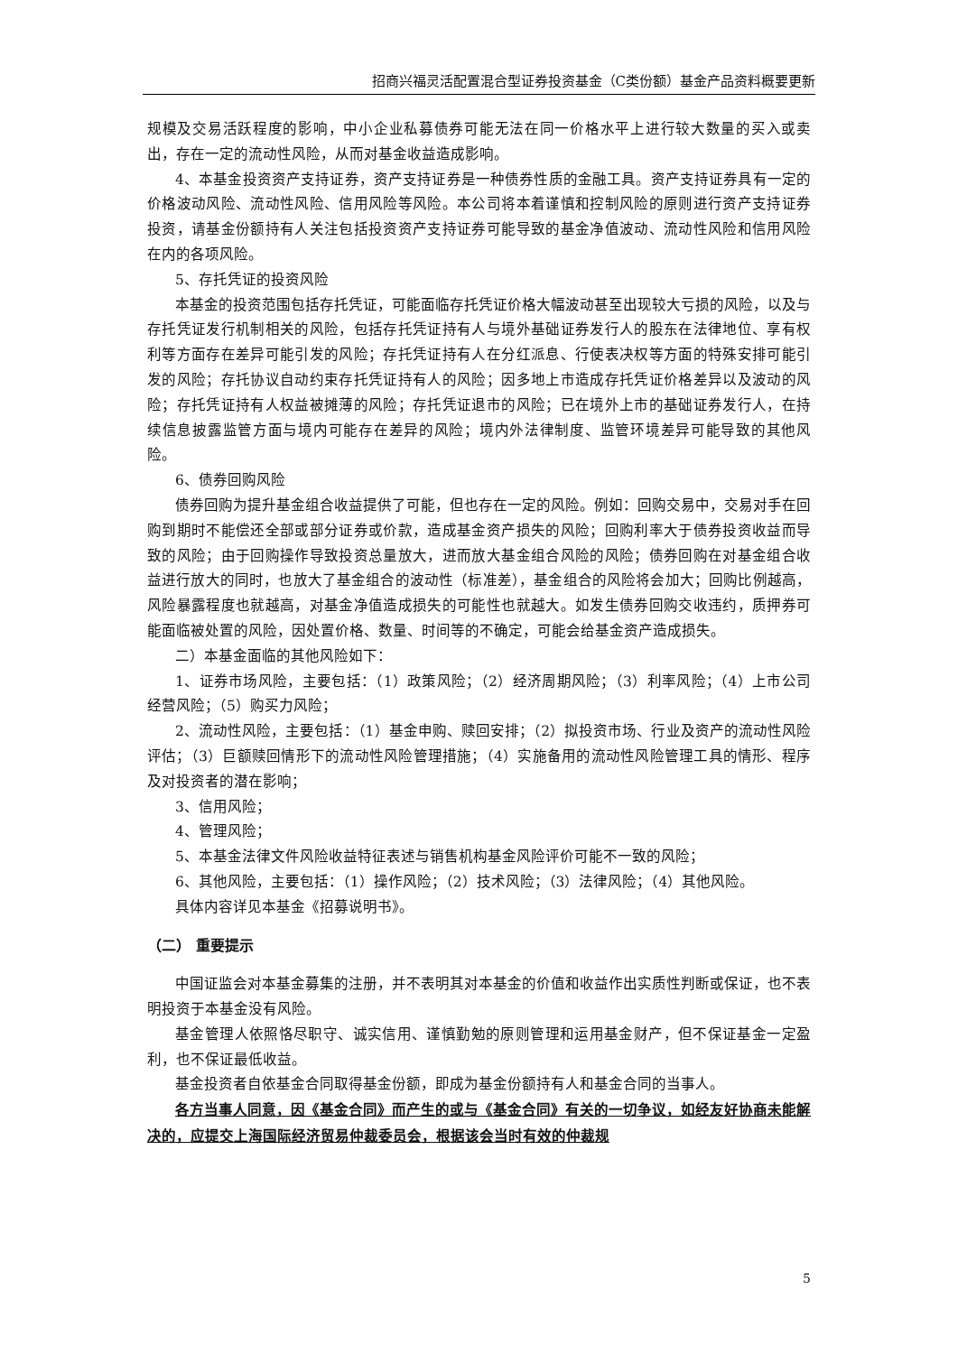招商兴福灵活配置混合型证券投资基金（C类份额）基金产品资料概要更新
规模及交易活跃程度的影响，中小企业私募债券可能无法在同一价格水平上进行较大数量的买入或卖出，存在一定的流动性风险，从而对基金收益造成影响。
4、本基金投资资产支持证券，资产支持证券是一种债券性质的金融工具。资产支持证券具有一定的价格波动风险、流动性风险、信用风险等风险。本公司将本着谨慎和控制风险的原则进行资产支持证券投资，请基金份额持有人关注包括投资资产支持证券可能导致的基金净值波动、流动性风险和信用风险在内的各项风险。
5、存托凭证的投资风险
本基金的投资范围包括存托凭证，可能面临存托凭证价格大幅波动甚至出现较大亏损的风险，以及与存托凭证发行机制相关的风险，包括存托凭证持有人与境外基础证券发行人的股东在法律地位、享有权利等方面存在差异可能引发的风险；存托凭证持有人在分红派息、行使表决权等方面的特殊安排可能引发的风险；存托协议自动约束存托凭证持有人的风险；因多地上市造成存托凭证价格差异以及波动的风险；存托凭证持有人权益被摊薄的风险；存托凭证退市的风险；已在境外上市的基础证券发行人，在持续信息披露监管方面与境内可能存在差异的风险；境内外法律制度、监管环境差异可能导致的其他风险。
6、债券回购风险
债券回购为提升基金组合收益提供了可能，但也存在一定的风险。例如：回购交易中，交易对手在回购到期时不能偿还全部或部分证券或价款，造成基金资产损失的风险；回购利率大于债券投资收益而导致的风险；由于回购操作导致投资总量放大，进而放大基金组合风险的风险；债券回购在对基金组合收益进行放大的同时，也放大了基金组合的波动性（标准差），基金组合的风险将会加大；回购比例越高，风险暴露程度也就越高，对基金净值造成损失的可能性也就越大。如发生债券回购交收违约，质押券可能面临被处置的风险，因处置价格、数量、时间等的不确定，可能会给基金资产造成损失。
二）本基金面临的其他风险如下：
1、证券市场风险，主要包括：（1）政策风险；（2）经济周期风险；（3）利率风险；（4）上市公司经营风险；（5）购买力风险；
2、流动性风险，主要包括：（1）基金申购、赎回安排；（2）拟投资市场、行业及资产的流动性风险评估；（3）巨额赎回情形下的流动性风险管理措施；（4）实施备用的流动性风险管理工具的情形、程序及对投资者的潜在影响；
3、信用风险；
4、管理风险；
5、本基金法律文件风险收益特征表述与销售机构基金风险评价可能不一致的风险；
6、其他风险，主要包括：（1）操作风险；（2）技术风险；（3）法律风险；（4）其他风险。
具体内容详见本基金《招募说明书》。
（二） 重要提示
中国证监会对本基金募集的注册，并不表明其对本基金的价值和收益作出实质性判断或保证，也不表明投资于本基金没有风险。
基金管理人依照恪尽职守、诚实信用、谨慎勤勉的原则管理和运用基金财产，但不保证基金一定盈利，也不保证最低收益。
基金投资者自依基金合同取得基金份额，即成为基金份额持有人和基金合同的当事人。
各方当事人同意，因《基金合同》而产生的或与《基金合同》有关的一切争议，如经友好协商未能解决的，应提交上海国际经济贸易仲裁委员会，根据该会当时有效的仲裁规
5